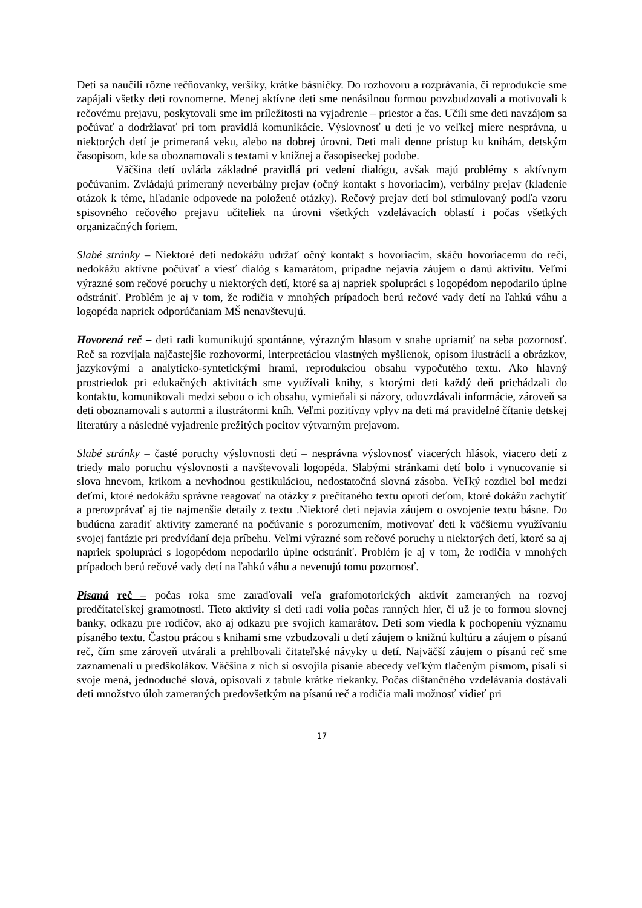Deti sa naučili rôzne rečňovanky, veršíky, krátke básničky. Do rozhovoru a rozprávania, či reprodukcie sme zapájali všetky deti rovnomerne. Menej aktívne deti sme nenásilnou formou povzbudzovali a motivovali k rečovému prejavu, poskytovali sme im príležitosti na vyjadrenie – priestor a čas. Učili sme deti navzájom sa počúvať a dodržiavať pri tom pravidlá komunikácie. Výslovnosť u detí je vo veľkej miere nesprávna, u niektorých detí je primeraná veku, alebo na dobrej úrovni. Deti mali denne prístup ku knihám, detským časopisom, kde sa oboznamovali s textami v knižnej a časopiseckej podobe.
Väčšina detí ovláda základné pravidlá pri vedení dialógu, avšak majú problémy s aktívnym počúvaním. Zvládajú primeraný neverbálny prejav (očný kontakt s hovoriacim), verbálny prejav (kladenie otázok k téme, hľadanie odpovede na položené otázky). Rečový prejav detí bol stimulovaný podľa vzoru spisovného rečového prejavu učiteliek na úrovni všetkých vzdelávacích oblastí i počas všetkých organizačných foriem.
Slabé stránky – Niektoré deti nedokážu udržať očný kontakt s hovoriacim, skáču hovoriacemu do reči, nedokážu aktívne počúvať a viesť dialóg s kamarátom, prípadne nejavia záujem o danú aktivitu. Veľmi výrazné som rečové poruchy u niektorých detí, ktoré sa aj napriek spolupráci s logopédom nepodarilo úplne odstrániť. Problém je aj v tom, že rodičia v mnohých prípadoch berú rečové vady detí na ľahkú váhu a logopéda napriek odporúčaniam MŠ nenavštevujú.
Hovorená reč – deti radi komunikujú spontánne, výrazným hlasom v snahe upriamiť na seba pozornosť. Reč sa rozvíjala najčastejšie rozhovormi, interpretáciou vlastných myšlienok, opisom ilustrácií a obrázkov, jazykovými a analyticko-syntetickými hrami, reprodukciou obsahu vypočutého textu. Ako hlavný prostriedok pri edukačných aktivitách sme využívali knihy, s ktorými deti každý deň prichádzali do kontaktu, komunikovali medzi sebou o ich obsahu, vymieňali si názory, odovzdávali informácie, zároveň sa deti oboznamovali s autormi a ilustrátormi kníh. Veľmi pozitívny vplyv na deti má pravidelné čítanie detskej literatúry a následné vyjadrenie prežitých pocitov výtvarným prejavom.
Slabé stránky – časté poruchy výslovnosti detí – nesprávna výslovnosť viacerých hlások, viacero detí z triedy malo poruchu výslovnosti a navštevovali logopéda. Slabými stránkami detí bolo i vynucovanie si slova hnevom, krikom a nevhodnou gestikuláciou, nedostatočná slovná zásoba. Veľký rozdiel bol medzi deťmi, ktoré nedokážu správne reagovať na otázky z prečítaného textu oproti deťom, ktoré dokážu zachytiť a prerozprávať aj tie najmenšie detaily z textu .Niektoré deti nejavia záujem o osvojenie textu básne. Do budúcna zaradiť aktivity zamerané na počúvanie s porozumením, motivovať deti k väčšiemu využívaniu svojej fantázie pri predvídaní deja príbehu. Veľmi výrazné som rečové poruchy u niektorých detí, ktoré sa aj napriek spolupráci s logopédom nepodarilo úplne odstrániť. Problém je aj v tom, že rodičia v mnohých prípadoch berú rečové vady detí na ľahkú váhu a nevenujú tomu pozornosť.
Písaná reč – počas roka sme zaraďovali veľa grafomotorických aktivít zameraných na rozvoj predčítateľskej gramotnosti. Tieto aktivity si deti radi volia počas ranných hier, či už je to formou slovnej banky, odkazu pre rodičov, ako aj odkazu pre svojich kamarátov. Deti som viedla k pochopeniu významu písaného textu. Častou prácou s knihami sme vzbudzovali u detí záujem o knižnú kultúru a záujem o písanú reč, čím sme zároveň utvárali a prehlbovali čitateľské návyky u detí. Najväčší záujem o písanú reč sme zaznamenali u predškolákov. Väčšina z nich si osvojila písanie abecedy veľkým tlačeným písmom, písali si svoje mená, jednoduché slová, opisovali z tabule krátke riekanky. Počas dištančného vzdelávania dostávali deti množstvo úloh zameraných predovšetkým na písanú reč a rodičia mali možnosť vidieť pri
17